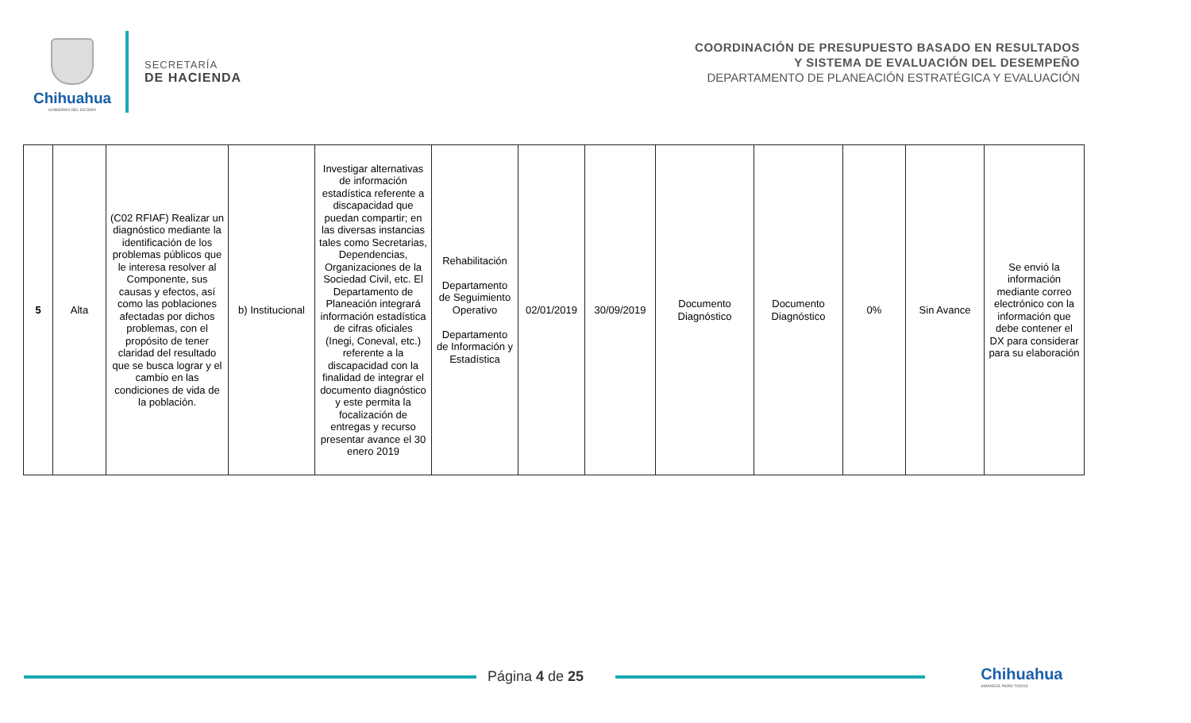Chihuahua
GOBIERNO DEL ESTADO
SECRETARÍA
DE HACIENDA
COORDINACIÓN DE PRESUPUESTO BASADO EN RESULTADOS
Y SISTEMA DE EVALUACIÓN DEL DESEMPEÑO
DEPARTAMENTO DE PLANEACIÓN ESTRATÉGICA Y EVALUACIÓN
| 5 | Alta | (C02 RFIAF) Realizar un diagnóstico mediante la identificación de los problemas públicos que le interesa resolver al Componente, sus causas y efectos, así como las poblaciones afectadas por dichos problemas, con el propósito de tener claridad del resultado que se busca lograr y el cambio en las condiciones de vida de la población. | b) Institucional | Investigar alternativas de información estadística referente a discapacidad que puedan compartir; en las diversas instancias tales como Secretarias, Dependencias, Organizaciones de la Sociedad Civil, etc. El Departamento de Planeación integrará información estadística de cifras oficiales (Inegi, Coneval, etc.) referente a la discapacidad con la finalidad de integrar el documento diagnóstico y este permita la focalización de entregas y recurso presentar avance el 30 enero 2019 | Rehabilitación Departamento de Seguimiento Operativo Departamento de Información y Estadística | 02/01/2019 | 30/09/2019 | Documento Diagnóstico | Documento Diagnóstico | 0% | Sin Avance | Se envió la información mediante correo electrónico con la información que debe contener el DX para considerar para su elaboración |
Página 4 de 25
Chihuahua
AMANECE PARA TODOS